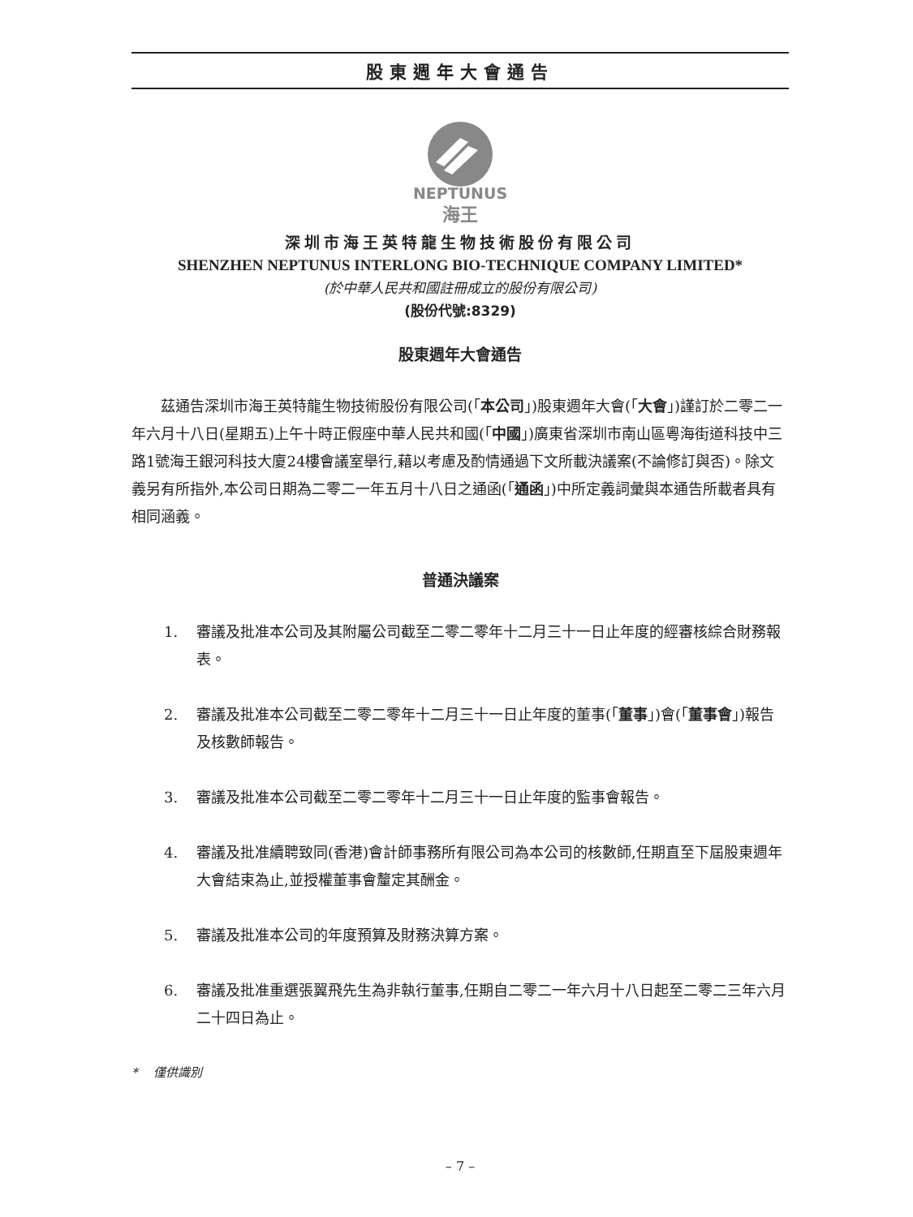股東週年大會通告
NEPTUNUS
海王
深圳市海王英特龍生物技術股份有限公司
SHENZHEN NEPTUNUS INTERLONG BIO-TECHNIQUE COMPANY LIMITED*
(於中華人民共和國註冊成立的股份有限公司)
(股份代號:8329)
股東週年大會通告
茲通告深圳市海王英特龍生物技術股份有限公司(「本公司」)股東週年大會(「大會」)謹訂於二零二一年六月十八日(星期五)上午十時正假座中華人民共和國(「中國」)廣東省深圳市南山區粵海街道科技中三路1號海王銀河科技大廈24樓會議室舉行,藉以考慮及酌情通過下文所載決議案(不論修訂與否)。除文義另有所指外,本公司日期為二零二一年五月十八日之通函(「通函」)中所定義詞彙與本通告所載者具有相同涵義。
普通決議案
1. 審議及批准本公司及其附屬公司截至二零二零年十二月三十一日止年度的經審核綜合財務報表。
2. 審議及批准本公司截至二零二零年十二月三十一日止年度的董事(「董事」)會(「董事會」)報告及核數師報告。
3. 審議及批准本公司截至二零二零年十二月三十一日止年度的監事會報告。
4. 審議及批准續聘致同(香港)會計師事務所有限公司為本公司的核數師,任期直至下屆股東週年大會結束為止,並授權董事會釐定其酬金。
5. 審議及批准本公司的年度預算及財務決算方案。
6. 審議及批准重選張翼飛先生為非執行董事,任期自二零二一年六月十八日起至二零二三年六月二十四日為止。
* 僅供識別
– 7 –